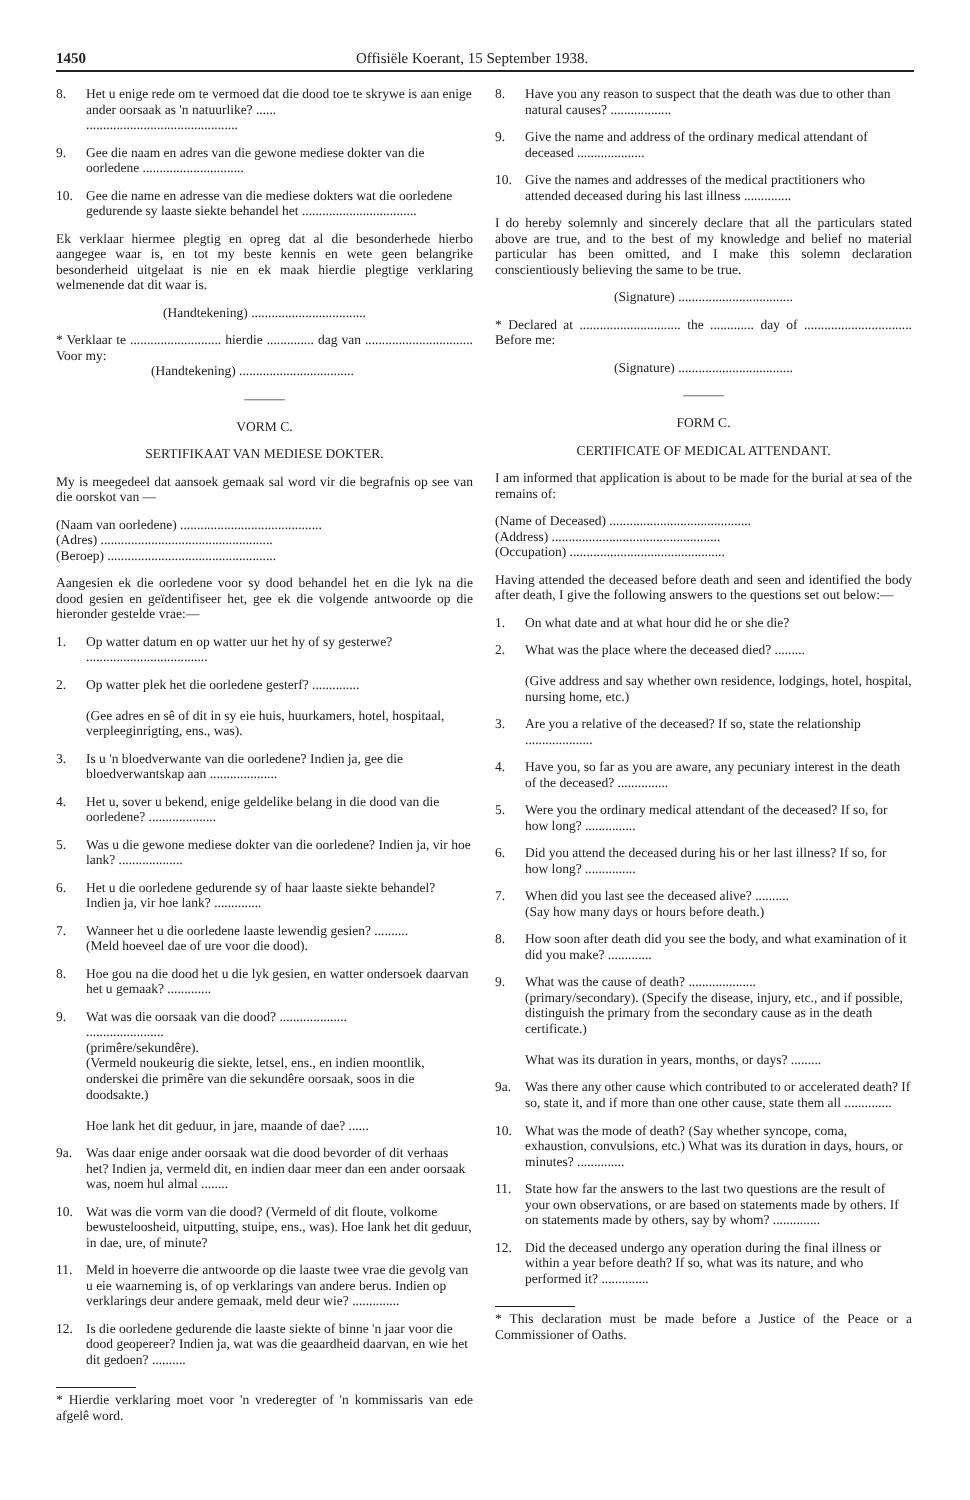1450 Offisiële Koerant, 15 September 1938.
8. Het u enige rede om te vermoed dat die dood toe te skrywe is aan enige ander oorsaak as 'n natuurlike? ......
.............................................
9. Gee die naam en adres van die gewone mediese dokter van die oorledene ..............................
10. Gee die name en adresse van die mediese dokters wat die oorledene gedurende sy laaste siekte behandel het ..................................
Ek verklaar hiermee plegtig en opreg dat al die besonderhede hierbo aangegee waar is, en tot my beste kennis en wete geen belangrike besonderheid uitgelaat is nie en ek maak hierdie plegtige verklaring welmenende dat dit waar is.
(Handtekening) ..................................
* Verklaar te ........................... hierdie .............. dag van ................................ Voor my:
(Handtekening) ..................................
———
VORM C.
SERTIFIKAAT VAN MEDIESE DOKTER.
My is meegedeel dat aansoek gemaak sal word vir die begrafnis op see van die oorskot van —
(Naam van oorledene) ..........................................
(Adres) ...................................................
(Beroep) ..................................................
Aangesien ek die oorledene voor sy dood behandel het en die lyk na die dood gesien en geïdentifiseer het, gee ek die volgende antwoorde op die hieronder gestelde vrae:—
1. Op watter datum en op watter uur het hy of sy gesterwe? ....................................
2. Op watter plek het die oorledene gesterf? ..............
(Gee adres en sê of dit in sy eie huis, huurkamers, hotel, hospitaal, verpleeginrigting, ens., was).
3. Is u 'n bloedverwante van die oorledene? Indien ja, gee die bloedverwantskap aan ....................
4. Het u, sover u bekend, enige geldelike belang in die dood van die oorledene? ....................
5. Was u die gewone mediese dokter van die oorledene? Indien ja, vir hoe lank? ...................
6. Het u die oorledene gedurende sy of haar laaste siekte behandel? Indien ja, vir hoe lank? ..............
7. Wanneer het u die oorledene laaste lewendig gesien? ..........
(Meld hoeveel dae of ure voor die dood).
8. Hoe gou na die dood het u die lyk gesien, en watter ondersoek daarvan het u gemaak? .............
9. Wat was die oorsaak van die dood? ....................
.......................
(primêre/sekundêre).
(Vermeld noukeurig die siekte, letsel, ens., en indien moontlik, onderskei die primêre van die sekundêre oorsaak, soos in die doodsakte.)
Hoe lank het dit geduur, in jare, maande of dae? ......
9a. Was daar enige ander oorsaak wat die dood bevorder of dit verhaas het? Indien ja, vermeld dit, en indien daar meer dan een ander oorsaak was, noem hul almal ........
10. Wat was die vorm van die dood? (Vermeld of dit floute, volkome bewusteloosheid, uitputting, stuipe, ens., was). Hoe lank het dit geduur, in dae, ure, of minute?
11. Meld in hoeverre die antwoorde op die laaste twee vrae die gevolg van u eie waarneming is, of op verklarings van andere berus. Indien op verklarings deur andere gemaak, meld deur wie? ..............
12. Is die oorledene gedurende die laaste siekte of binne 'n jaar voor die dood geopereer? Indien ja, wat was die geaardheid daarvan, en wie het dit gedoen? ..........
* Hierdie verklaring moet voor 'n vrederegter of 'n kommissaris van ede afgelê word.
8. Have you any reason to suspect that the death was due to other than natural causes? ..................
9. Give the name and address of the ordinary medical attendant of deceased ....................
10. Give the names and addresses of the medical practitioners who attended deceased during his last illness ..............
I do hereby solemnly and sincerely declare that all the particulars stated above are true, and to the best of my knowledge and belief no material particular has been omitted, and I make this solemn declaration conscientiously believing the same to be true.
(Signature) ..................................
* Declared at .............................. the ............. day of ................................ Before me:
(Signature) ..................................
———
FORM C.
CERTIFICATE OF MEDICAL ATTENDANT.
I am informed that application is about to be made for the burial at sea of the remains of:
(Name of Deceased) ..........................................
(Address) ..................................................
(Occupation) ..............................................
Having attended the deceased before death and seen and identified the body after death, I give the following answers to the questions set out below:—
1. On what date and at what hour did he or she die?
2. What was the place where the deceased died? .........
(Give address and say whether own residence, lodgings, hotel, hospital, nursing home, etc.)
3. Are you a relative of the deceased? If so, state the relationship ....................
4. Have you, so far as you are aware, any pecuniary interest in the death of the deceased? ...............
5. Were you the ordinary medical attendant of the deceased? If so, for how long? ...............
6. Did you attend the deceased during his or her last illness? If so, for how long? ...............
7. When did you last see the deceased alive? ..........
(Say how many days or hours before death.)
8. How soon after death did you see the body, and what examination of it did you make? .............
9. What was the cause of death? ....................
(primary/secondary). (Specify the disease, injury, etc., and if possible, distinguish the primary from the secondary cause as in the death certificate.)
What was its duration in years, months, or days? .........
9a. Was there any other cause which contributed to or accelerated death? If so, state it, and if more than one other cause, state them all ..............
10. What was the mode of death? (Say whether syncope, coma, exhaustion, convulsions, etc.) What was its duration in days, hours, or minutes? ..............
11. State how far the answers to the last two questions are the result of your own observations, or are based on statements made by others. If on statements made by others, say by whom? ..............
12. Did the deceased undergo any operation during the final illness or within a year before death? If so, what was its nature, and who performed it? ..............
* This declaration must be made before a Justice of the Peace or a Commissioner of Oaths.